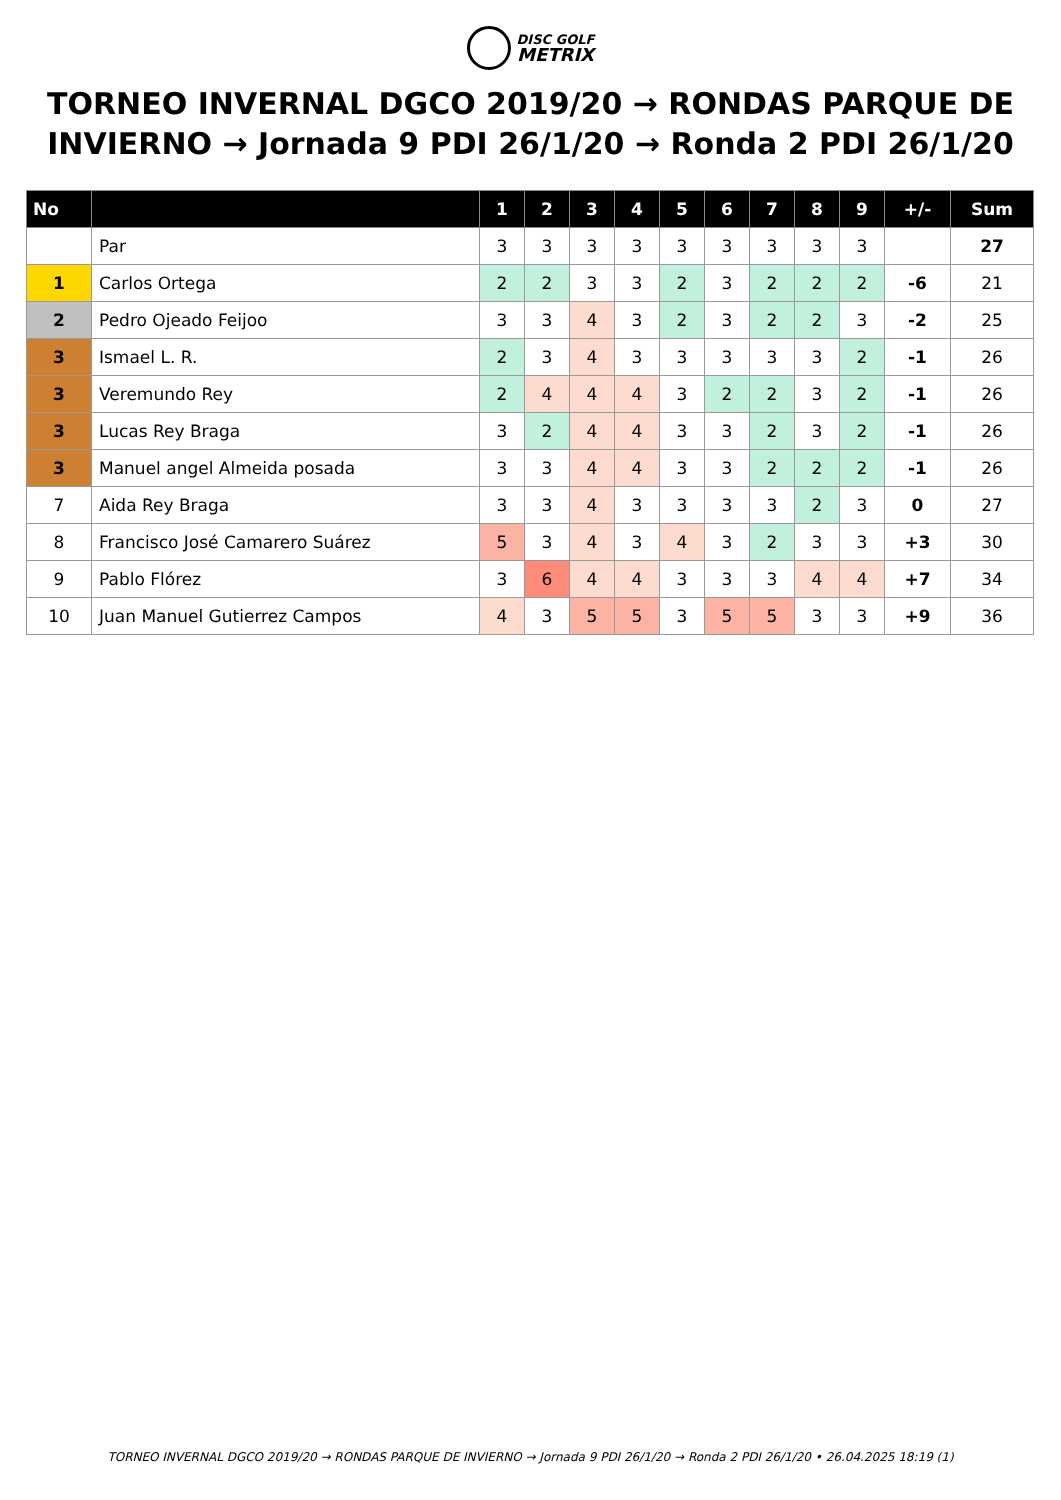DISC GOLF
METRIX
TORNEO INVERNAL DGCO 2019/20 → RONDAS PARQUE DE INVIERNO → Jornada 9 PDI 26/1/20 → Ronda 2 PDI 26/1/20
| No | | 1 | 2 | 3 | 4 | 5 | 6 | 7 | 8 | 9 | +/- | Sum |
| --- | --- | --- | --- | --- | --- | --- | --- | --- | --- | --- | --- | --- |
| | Par | 3 | 3 | 3 | 3 | 3 | 3 | 3 | 3 | 3 | | 27 |
| 1 | Carlos Ortega | 2 | 2 | 3 | 3 | 2 | 3 | 2 | 2 | 2 | -6 | 21 |
| 2 | Pedro Ojeado Feijoo | 3 | 3 | 4 | 3 | 2 | 3 | 2 | 2 | 3 | -2 | 25 |
| 3 | Ismael L. R. | 2 | 3 | 4 | 3 | 3 | 3 | 3 | 3 | 2 | -1 | 26 |
| 3 | Veremundo Rey | 2 | 4 | 4 | 4 | 3 | 2 | 2 | 3 | 2 | -1 | 26 |
| 3 | Lucas Rey Braga | 3 | 2 | 4 | 4 | 3 | 3 | 2 | 3 | 2 | -1 | 26 |
| 3 | Manuel angel Almeida posada | 3 | 3 | 4 | 4 | 3 | 3 | 2 | 2 | 2 | -1 | 26 |
| 7 | Aida Rey Braga | 3 | 3 | 4 | 3 | 3 | 3 | 3 | 2 | 3 | 0 | 27 |
| 8 | Francisco José Camarero Suárez | 5 | 3 | 4 | 3 | 4 | 3 | 2 | 3 | 3 | +3 | 30 |
| 9 | Pablo Flórez | 3 | 6 | 4 | 4 | 3 | 3 | 3 | 4 | 4 | +7 | 34 |
| 10 | Juan Manuel Gutierrez Campos | 4 | 3 | 5 | 5 | 3 | 5 | 5 | 3 | 3 | +9 | 36 |
TORNEO INVERNAL DGCO 2019/20 → RONDAS PARQUE DE INVIERNO → Jornada 9 PDI 26/1/20 → Ronda 2 PDI 26/1/20 • 26.04.2025 18:19 (1)